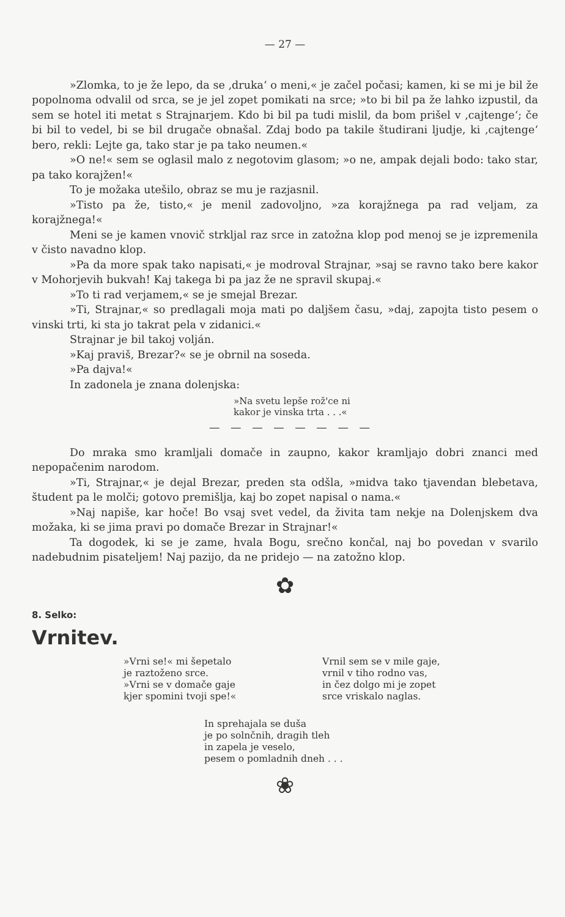— 27 —
»Zlomka, to je že lepo, da se ‚druka‘ o meni,« je začel počasi; kamen, ki se mi je bil že popolnoma odvalil od srca, se je jel zopet pomikati na srce; »to bi bil pa že lahko izpustil, da sem se hotel iti metat s Strajnarjem. Kdo bi bil pa tudi mislil, da bom prišel v ‚cajtenge‘; če bi bil to vedel, bi se bil drugače obnašal. Zdaj bodo pa takile študirani ljudje, ki ‚cajtenge‘ bero, rekli: Lejte ga, tako star je pa tako neumen.«
»O ne!« sem se oglasil malo z negotovim glasom; »o ne, ampak dejali bodo: tako star, pa tako korajžen!«
To je možaka utešilo, obraz se mu je razjasnil.
»Tisto pa že, tisto,« je menil zadovoljno, »za korajžnega pa rad veljam, za korajžnega!«
Meni se je kamen vnovič strkljal raz srce in zatožna klop pod menoj se je izpremenila v čisto navadno klop.
»Pa da more spak tako napisati,« je modroval Strajnar, »saj se ravno tako bere kakor v Mohorjevih bukvah! Kaj takega bi pa jaz že ne spravil skupaj.«
»To ti rad verjamem,« se je smejal Brezar.
»Ti, Strajnar,« so predlagali moja mati po daljšem času, »daj, zapojta tisto pesem o vinski trti, ki sta jo takrat pela v zidanici.«
Strajnar je bil takoj volján.
»Kaj praviš, Brezar?« se je obrnil na soseda.
»Pa dajva!«
In zadonela je znana dolenjska:
»Na svetu lepše rož'ce ni
kakor je vinska trta . . .«
— — — — — — — —
Do mraka smo kramljali domače in zaupno, kakor kramljajo dobri znanci med nepopačenim narodom.
»Ti, Strajnar,« je dejal Brezar, preden sta odšla, »midva tako tjavendan blebetava, študent pa le molči; gotovo premišlja, kaj bo zopet napisal o nama.«
»Naj napiše, kar hoče! Bo vsaj svet vedel, da živita tam nekje na Dolenjskem dva možaka, ki se jima pravi po domače Brezar in Strajnar!«
Ta dogodek, ki se je zame, hvala Bogu, srečno končal, naj bo povedan v svarilo nadebudnim pisateljem! Naj pazijo, da ne pridejo — na zatožno klop.
✿
8. Selko:
Vrnitev.
»Vrni se!« mi šepetalo
je raztoženo srce.
»Vrni se v domače gaje
kjer spomini tvoji spe!«
Vrnil sem se v mile gaje,
vrnil v tiho rodno vas,
in čez dolgo mi je zopet
srce vriskalo naglas.
In sprehajala se duša
je po solnčnih, dragih tleh
in zapela je veselo,
pesem o pomladnih dneh . . .
❀